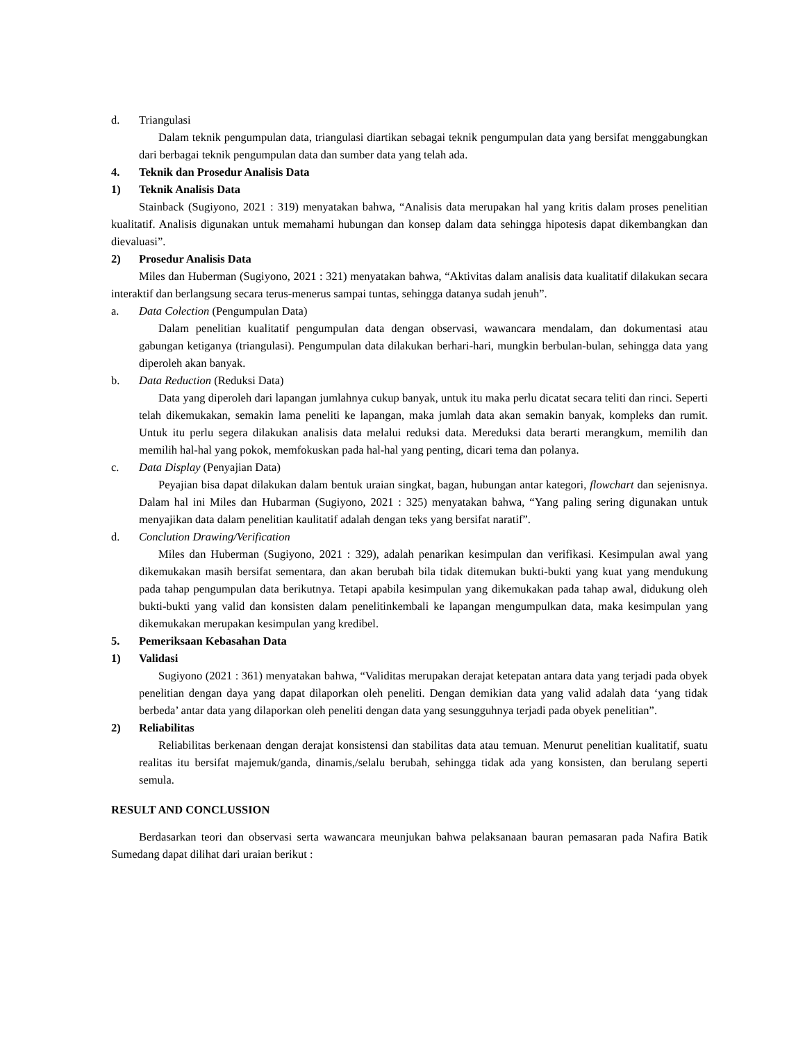d. Triangulasi
Dalam teknik pengumpulan data, triangulasi diartikan sebagai teknik pengumpulan data yang bersifat menggabungkan dari berbagai teknik pengumpulan data dan sumber data yang telah ada.
4. Teknik dan Prosedur Analisis Data
1) Teknik Analisis Data
Stainback (Sugiyono, 2021 : 319) menyatakan bahwa, “Analisis data merupakan hal yang kritis dalam proses penelitian kualitatif. Analisis digunakan untuk memahami hubungan dan konsep dalam data sehingga hipotesis dapat dikembangkan dan dievaluasi”.
2) Prosedur Analisis Data
Miles dan Huberman (Sugiyono, 2021 : 321) menyatakan bahwa, “Aktivitas dalam analisis data kualitatif dilakukan secara interaktif dan berlangsung secara terus-menerus sampai tuntas, sehingga datanya sudah jenuh”.
a. Data Colection (Pengumpulan Data)
Dalam penelitian kualitatif pengumpulan data dengan observasi, wawancara mendalam, dan dokumentasi atau gabungan ketiganya (triangulasi). Pengumpulan data dilakukan berhari-hari, mungkin berbulan-bulan, sehingga data yang diperoleh akan banyak.
b. Data Reduction (Reduksi Data)
Data yang diperoleh dari lapangan jumlahnya cukup banyak, untuk itu maka perlu dicatat secara teliti dan rinci. Seperti telah dikemukakan, semakin lama peneliti ke lapangan, maka jumlah data akan semakin banyak, kompleks dan rumit. Untuk itu perlu segera dilakukan analisis data melalui reduksi data. Mereduksi data berarti merangkum, memilih dan memilih hal-hal yang pokok, memfokuskan pada hal-hal yang penting, dicari tema dan polanya.
c. Data Display (Penyajian Data)
Peyajian bisa dapat dilakukan dalam bentuk uraian singkat, bagan, hubungan antar kategori, flowchart dan sejenisnya. Dalam hal ini Miles dan Hubarman (Sugiyono, 2021 : 325) menyatakan bahwa, “Yang paling sering digunakan untuk menyajikan data dalam penelitian kaulitatif adalah dengan teks yang bersifat naratif”.
d. Conclution Drawing/Verification
Miles dan Huberman (Sugiyono, 2021 : 329), adalah penarikan kesimpulan dan verifikasi. Kesimpulan awal yang dikemukakan masih bersifat sementara, dan akan berubah bila tidak ditemukan bukti-bukti yang kuat yang mendukung pada tahap pengumpulan data berikutnya. Tetapi apabila kesimpulan yang dikemukakan pada tahap awal, didukung oleh bukti-bukti yang valid dan konsisten dalam penelitinkembali ke lapangan mengumpulkan data, maka kesimpulan yang dikemukakan merupakan kesimpulan yang kredibel.
5. Pemeriksaan Kebasahan Data
1) Validasi
Sugiyono (2021 : 361) menyatakan bahwa, “Validitas merupakan derajat ketepatan antara data yang terjadi pada obyek penelitian dengan daya yang dapat dilaporkan oleh peneliti. Dengan demikian data yang valid adalah data ‘yang tidak berbeda’ antar data yang dilaporkan oleh peneliti dengan data yang sesungguhnya terjadi pada obyek penelitian”.
2) Reliabilitas
Reliabilitas berkenaan dengan derajat konsistensi dan stabilitas data atau temuan. Menurut penelitian kualitatif, suatu realitas itu bersifat majemuk/ganda, dinamis,/selalu berubah, sehingga tidak ada yang konsisten, dan berulang seperti semula.
RESULT AND CONCLUSSION
Berdasarkan teori dan observasi serta wawancara meunjukan bahwa pelaksanaan bauran pemasaran pada Nafira Batik Sumedang dapat dilihat dari uraian berikut :